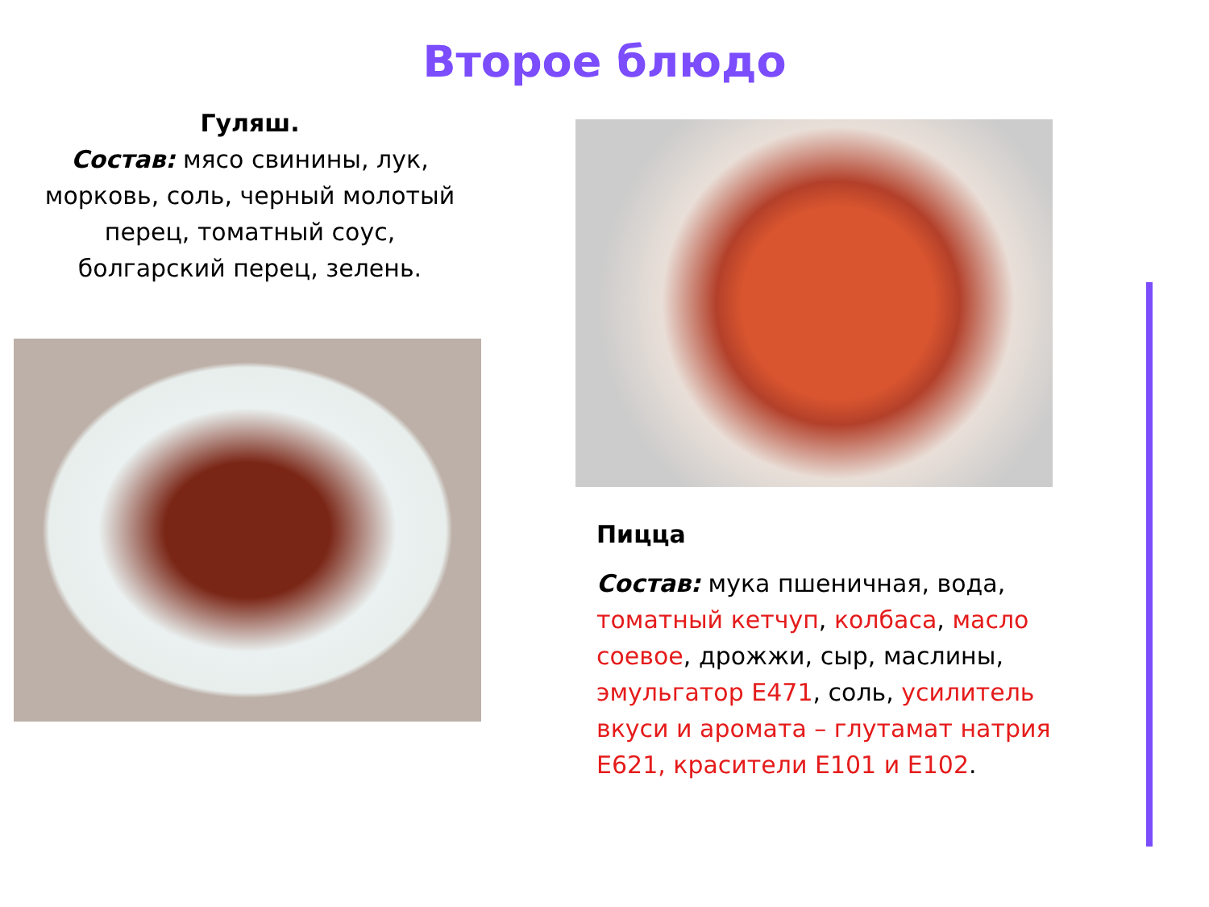Второе блюдо
Гуляш.
Состав: мясо свинины, лук, морковь, соль, черный молотый перец, томатный соус, болгарский перец, зелень.
Пицца
Состав: мука пшеничная, вода, томатный кетчуп, колбаса, масло соевое, дрожжи, сыр, маслины, эмульгатор Е471, соль, усилитель вкуси и аромата – глутамат натрия Е621, красители Е101 и Е102.